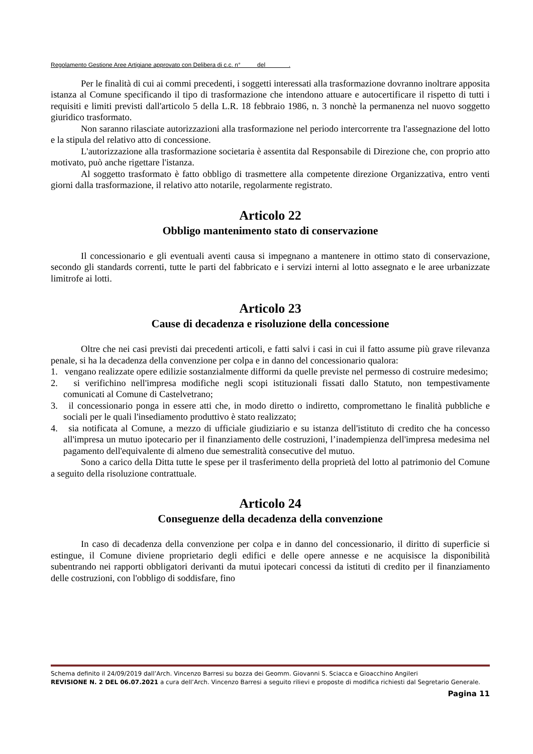Regolamento Gestione Aree Artigiane approvato con Delibera di c.c. n° del .
Per le finalità di cui ai commi precedenti, i soggetti interessati alla trasformazione dovranno inoltrare apposita istanza al Comune specificando il tipo di trasformazione che intendono attuare e autocertificare il rispetto di tutti i requisiti e limiti previsti dall'articolo 5 della L.R. 18 febbraio 1986, n. 3 nonchè la permanenza nel nuovo soggetto giuridico trasformato.
Non saranno rilasciate autorizzazioni alla trasformazione nel periodo intercorrente tra l'assegnazione del lotto e la stipula del relativo atto di concessione.
L'autorizzazione alla trasformazione societaria è assentita dal Responsabile di Direzione che, con proprio atto motivato, può anche rigettare l'istanza.
Al soggetto trasformato è fatto obbligo di trasmettere alla competente direzione Organizzativa, entro venti giorni dalla trasformazione, il relativo atto notarile, regolarmente registrato.
Articolo 22
Obbligo mantenimento stato di conservazione
Il concessionario e gli eventuali aventi causa si impegnano a mantenere in ottimo stato di conservazione, secondo gli standards correnti, tutte le parti del fabbricato e i servizi interni al lotto assegnato e le aree urbanizzate limitrofe ai lotti.
Articolo 23
Cause di decadenza e risoluzione della concessione
Oltre che nei casi previsti dai precedenti articoli, e fatti salvi i casi in cui il fatto assume più grave rilevanza penale, si ha la decadenza della convenzione per colpa e in danno del concessionario qualora:
1. vengano realizzate opere edilizie sostanzialmente difformi da quelle previste nel permesso di costruire medesimo;
2. si verifichino nell'impresa modifiche negli scopi istituzionali fissati dallo Statuto, non tempestivamente comunicati al Comune di Castelvetrano;
3. il concessionario ponga in essere atti che, in modo diretto o indiretto, compromettano le finalità pubbliche e sociali per le quali l'insediamento produttivo è stato realizzato;
4. sia notificata al Comune, a mezzo di ufficiale giudiziario e su istanza dell'istituto di credito che ha concesso all'impresa un mutuo ipotecario per il finanziamento delle costruzioni, l’inadempienza dell'impresa medesima nel pagamento dell'equivalente di almeno due semestralità consecutive del mutuo.
Sono a carico della Ditta tutte le spese per il trasferimento della proprietà del lotto al patrimonio del Comune a seguito della risoluzione contrattuale.
Articolo 24
Conseguenze della decadenza della convenzione
In caso di decadenza della convenzione per colpa e in danno del concessionario, il diritto di superficie si estingue, il Comune diviene proprietario degli edifici e delle opere annesse e ne acquisisce la disponibilità subentrando nei rapporti obbligatori derivanti da mutui ipotecari concessi da istituti di credito per il finanziamento delle costruzioni, con l'obbligo di soddisfare, fino
Schema definito il 24/09/2019 dall’Arch. Vincenzo Barresi su bozza dei Geomm. Giovanni S. Sciacca e Gioacchino Angileri
REVISIONE N. 2 DEL 06.07.2021 a cura dell’Arch. Vincenzo Barresi a seguito rilievi e proposte di modifica richiesti dal Segretario Generale.
Pagina 11